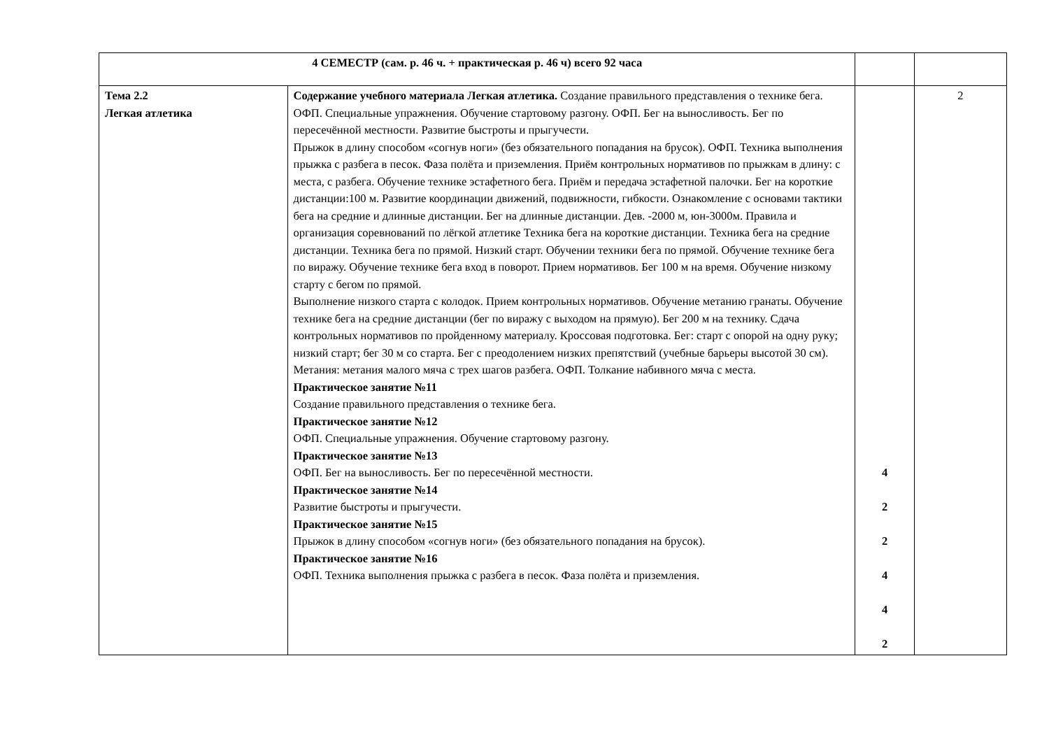| 4 СЕМЕСТР (сам. р. 46 ч. + практическая р. 46 ч) всего 92 часа | | | |
| Тема 2.2 Легкая атлетика | Содержание учебного материала Легкая атлетика. Создание правильного представления о технике бега. ОФП. Специальные упражнения. Обучение стартовому разгону. ОФП. Бег на выносливость. Бег по пересечённой местности. Развитие быстроты и прыгучести. Прыжок в длину способом «согнув ноги» (без обязательного попадания на брусок). ОФП. Техника выполнения прыжка с разбега в песок. Фаза полёта и приземления. Приём контрольных нормативов по прыжкам в длину: с места, с разбега. Обучение технике эстафетного бега. Приём и передача эстафетной палочки. Бег на короткие дистанции:100 м. Развитие координации движений, подвижности, гибкости. Ознакомление с основами тактики бега на средние и длинные дистанции. Бег на длинные дистанции. Дев. -2000 м, юн-3000м. Правила и организация соревнований по лёгкой атлетике Техника бега на короткие дистанции. Техника бега на средние дистанции. Техника бега по прямой. Низкий старт. Обучении техники бега по прямой. Обучение технике бега по виражу. Обучение технике бега вход в поворот. Прием нормативов. Бег 100 м на время. Обучение низкому старту с бегом по прямой. Выполнение низкого старта с колодок. Прием контрольных нормативов. Обучение метанию гранаты. Обучение технике бега на средние дистанции (бег по виражу с выходом на прямую). Бег 200 м на технику. Сдача контрольных нормативов по пройденному материалу. Кроссовая подготовка. Бег: старт с опорой на одну руку; низкий старт; бег 30 м со старта. Бег с преодолением низких препятствий (учебные барьеры высотой 30 см). Метания: метания малого мяча с трех шагов разбега. ОФП. Толкание набивного мяча с места. Практическое занятие №11 Создание правильного представления о технике бега. Практическое занятие №12 ОФП. Специальные упражнения. Обучение стартовому разгону. Практическое занятие №13 ОФП. Бег на выносливость. Бег по пересечённой местности. Практическое занятие №14 Развитие быстроты и прыгучести. Практическое занятие №15 Прыжок в длину способом «согнув ноги» (без обязательного попадания на брусок). Практическое занятие №16 ОФП. Техника выполнения прыжка с разбега в песок. Фаза полёта и приземления. | 4 2 2 4 4 2 | 2 |